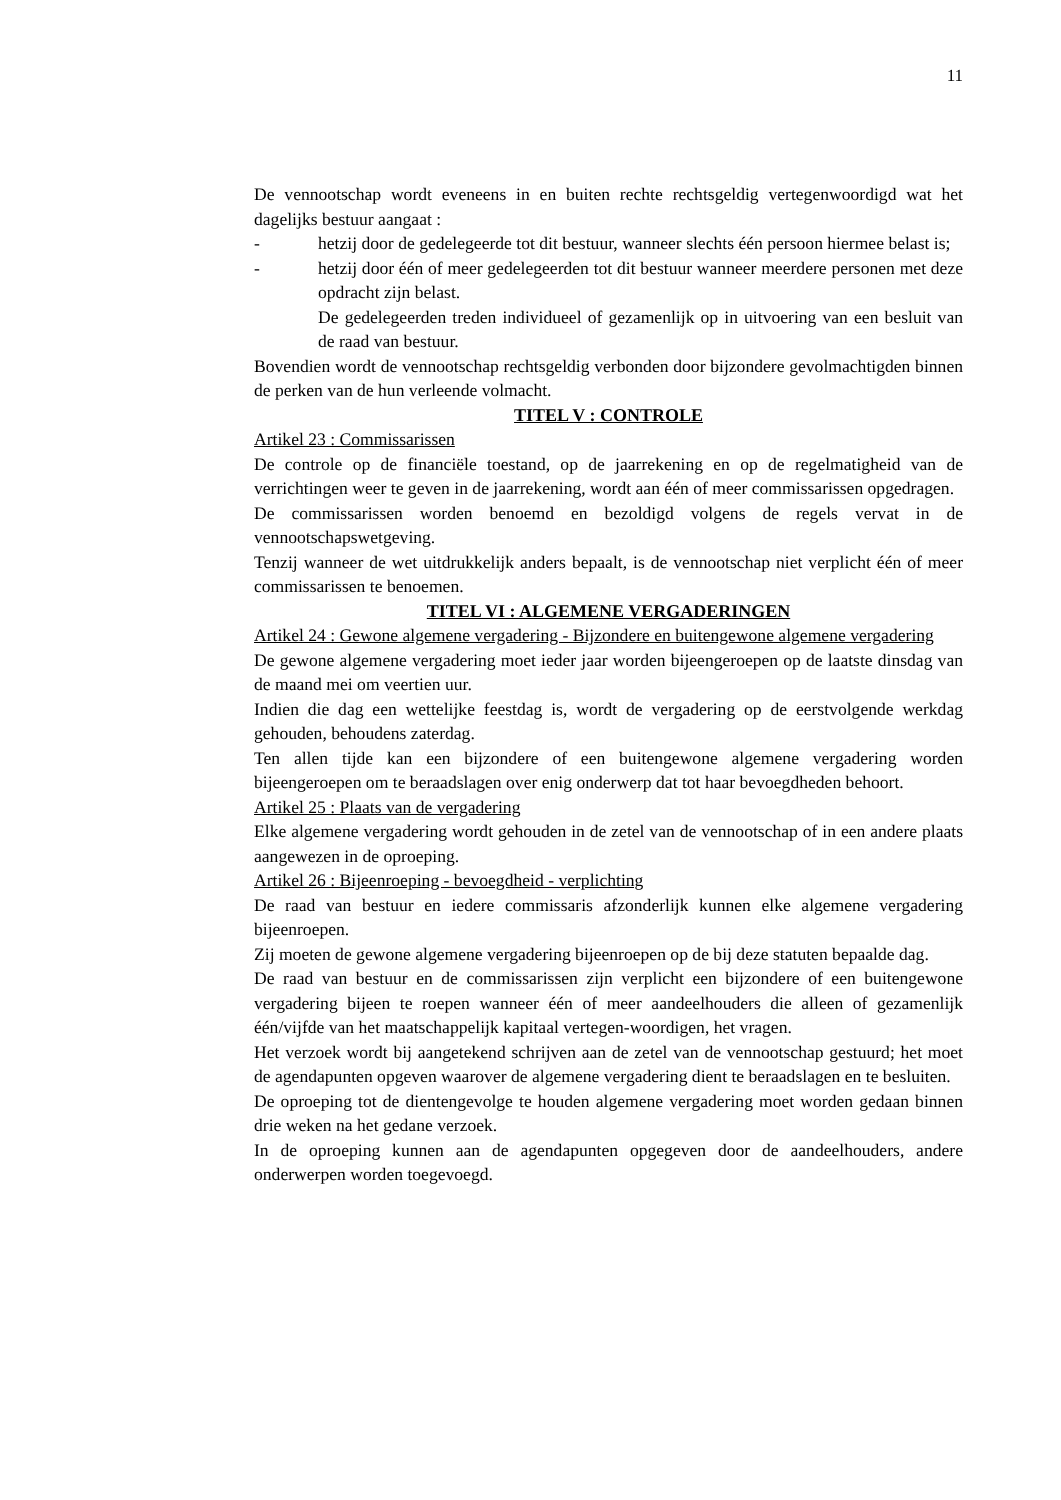11
De vennootschap wordt eveneens in en buiten rechte rechtsgeldig vertegenwoordigd wat het dagelijks bestuur aangaat :
- hetzij door de gedelegeerde tot dit bestuur, wanneer slechts één persoon hiermee belast is;
- hetzij door één of meer gedelegeerden tot dit bestuur wanneer meerdere personen met deze opdracht zijn belast.
De gedelegeerden treden individueel of gezamenlijk op in uitvoering van een besluit van de raad van bestuur.
Bovendien wordt de vennootschap rechtsgeldig verbonden door bijzondere gevolmachtigden binnen de perken van de hun verleende volmacht.
TITEL V : CONTROLE
Artikel 23 : Commissarissen
De controle op de financiële toestand, op de jaarrekening en op de regelmatigheid van de verrichtingen weer te geven in de jaarrekening, wordt aan één of meer commissarissen opgedragen.
De commissarissen worden benoemd en bezoldigd volgens de regels vervat in de vennootschapswetgeving.
Tenzij wanneer de wet uitdrukkelijk anders bepaalt, is de vennootschap niet verplicht één of meer commissarissen te benoemen.
TITEL VI : ALGEMENE VERGADERINGEN
Artikel 24 : Gewone algemene vergadering - Bijzondere en buitengewone algemene vergadering
De gewone algemene vergadering moet ieder jaar worden bijeengeroepen op de laatste dinsdag van de maand mei om veertien uur.
Indien die dag een wettelijke feestdag is, wordt de vergadering op de eerstvolgende werkdag gehouden, behoudens zaterdag.
Ten allen tijde kan een bijzondere of een buitengewone algemene vergadering worden bijeengeroepen om te beraadslagen over enig onderwerp dat tot haar bevoegdheden behoort.
Artikel 25 : Plaats van de vergadering
Elke algemene vergadering wordt gehouden in de zetel van de vennootschap of in een andere plaats aangewezen in de oproeping.
Artikel 26 : Bijeenroeping - bevoegdheid - verplichting
De raad van bestuur en iedere commissaris afzonderlijk kunnen elke algemene vergadering bijeenroepen.
Zij moeten de gewone algemene vergadering bijeenroepen op de bij deze statuten bepaalde dag.
De raad van bestuur en de commissarissen zijn verplicht een bijzondere of een buitengewone vergadering bijeen te roepen wanneer één of meer aandeelhouders die alleen of gezamenlijk één/vijfde van het maatschappelijk kapitaal vertegen-woordigen, het vragen.
Het verzoek wordt bij aangetekend schrijven aan de zetel van de vennootschap gestuurd; het moet de agendapunten opgeven waarover de algemene vergadering dient te beraadslagen en te besluiten.
De oproeping tot de dientengevolge te houden algemene vergadering moet worden gedaan binnen drie weken na het gedane verzoek.
In de oproeping kunnen aan de agendapunten opgegeven door de aandeelhouders, andere onderwerpen worden toegevoegd.